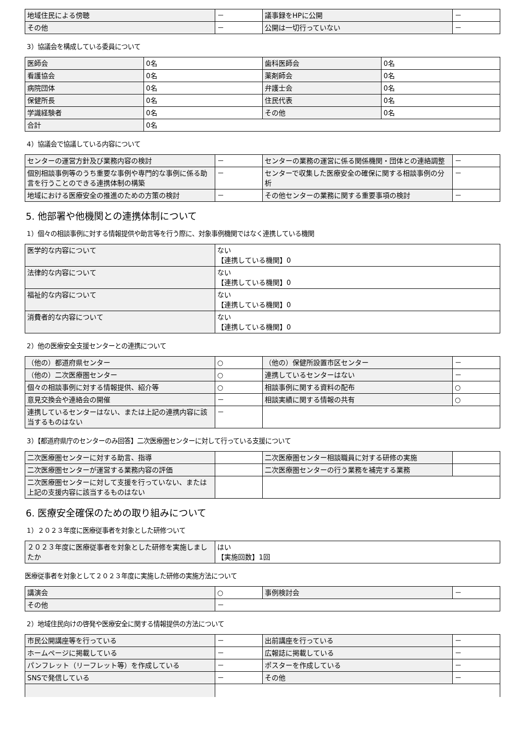| 地域住民による傍聴 | － | 議事録をHPに公開 | － |
| その他 | － | 公開は一切行っていない | － |
3）協議会を構成している委員について
| 医師会 | 0名 | 歯科医師会 | 0名 |
| 看護協会 | 0名 | 薬剤師会 | 0名 |
| 病院団体 | 0名 | 弁護士会 | 0名 |
| 保健所長 | 0名 | 住民代表 | 0名 |
| 学識経験者 | 0名 | その他 | 0名 |
| 合計 | 0名 | | |
4）協議会で協議している内容について
| センターの運営方針及び業務内容の検討 | － | センターの業務の運営に係る関係機関・団体との連絡調整 | － |
| 個別相談事例等のうち重要な事例や専門的な事例に係る助言を行うことのできる連携体制の構築 | － | センターで収集した医療安全の確保に関する相談事例の分析 | － |
| 地域における医療安全の推進のための方策の検討 | － | その他センターの業務に関する重要事項の検討 | － |
5. 他部署や他機関との連携体制について
1）個々の相談事例に対する情報提供や助言等を行う際に、対象事例機関ではなく連携している機関
| 医学的な内容について | ない 【連携している機関】0 |
| 法律的な内容について | ない 【連携している機関】0 |
| 福祉的な内容について | ない 【連携している機関】0 |
| 消費者的な内容について | ない 【連携している機関】0 |
2）他の医療安全支援センターとの連携について
| （他の）都道府県センター | ○ | （他の）保健所設置市区センター | － |
| （他の）二次医療圏センター | ○ | 連携しているセンターはない | － |
| 個々の相談事例に対する情報提供、紹介等 | ○ | 相談事例に関する資料の配布 | ○ |
| 意見交換会や連絡会の開催 | － | 相談実績に関する情報の共有 | ○ |
| 連携しているセンターはない、または上記の連携内容に該当するものはない | － | | |
3）【都道府県庁のセンターのみ回答】二次医療圏センターに対して行っている支援について
| 二次医療圏センターに対する助言、指導 | | 二次医療圏センター相談職員に対する研修の実施 | |
| 二次医療圏センターが運営する業務内容の評価 | | 二次医療圏センターの行う業務を補完する業務 | |
| 二次医療圏センターに対して支援を行っていない、または上記の支援内容に該当するものはない | | | |
6. 医療安全確保のための取り組みについて
1）２０２３年度に医療従事者を対象とした研修ついて
| ２０２３年度に医療従事者を対象とした研修を実施しましたか | はい 【実施回数】1回 |
医療従事者を対象として２０２３年度に実施した研修の実施方法について
| 講演会 | ○ | 事例検討会 | － |
| その他 | － | | |
2）地域住民向けの啓発や医療安全に関する情報提供の方法について
| 市民公開講座等を行っている | － | 出前講座を行っている | － |
| ホームページに掲載している | － | 広報誌に掲載している | － |
| パンフレット（リーフレット等）を作成している | － | ポスターを作成している | － |
| SNSで発信している | － | その他 | － |